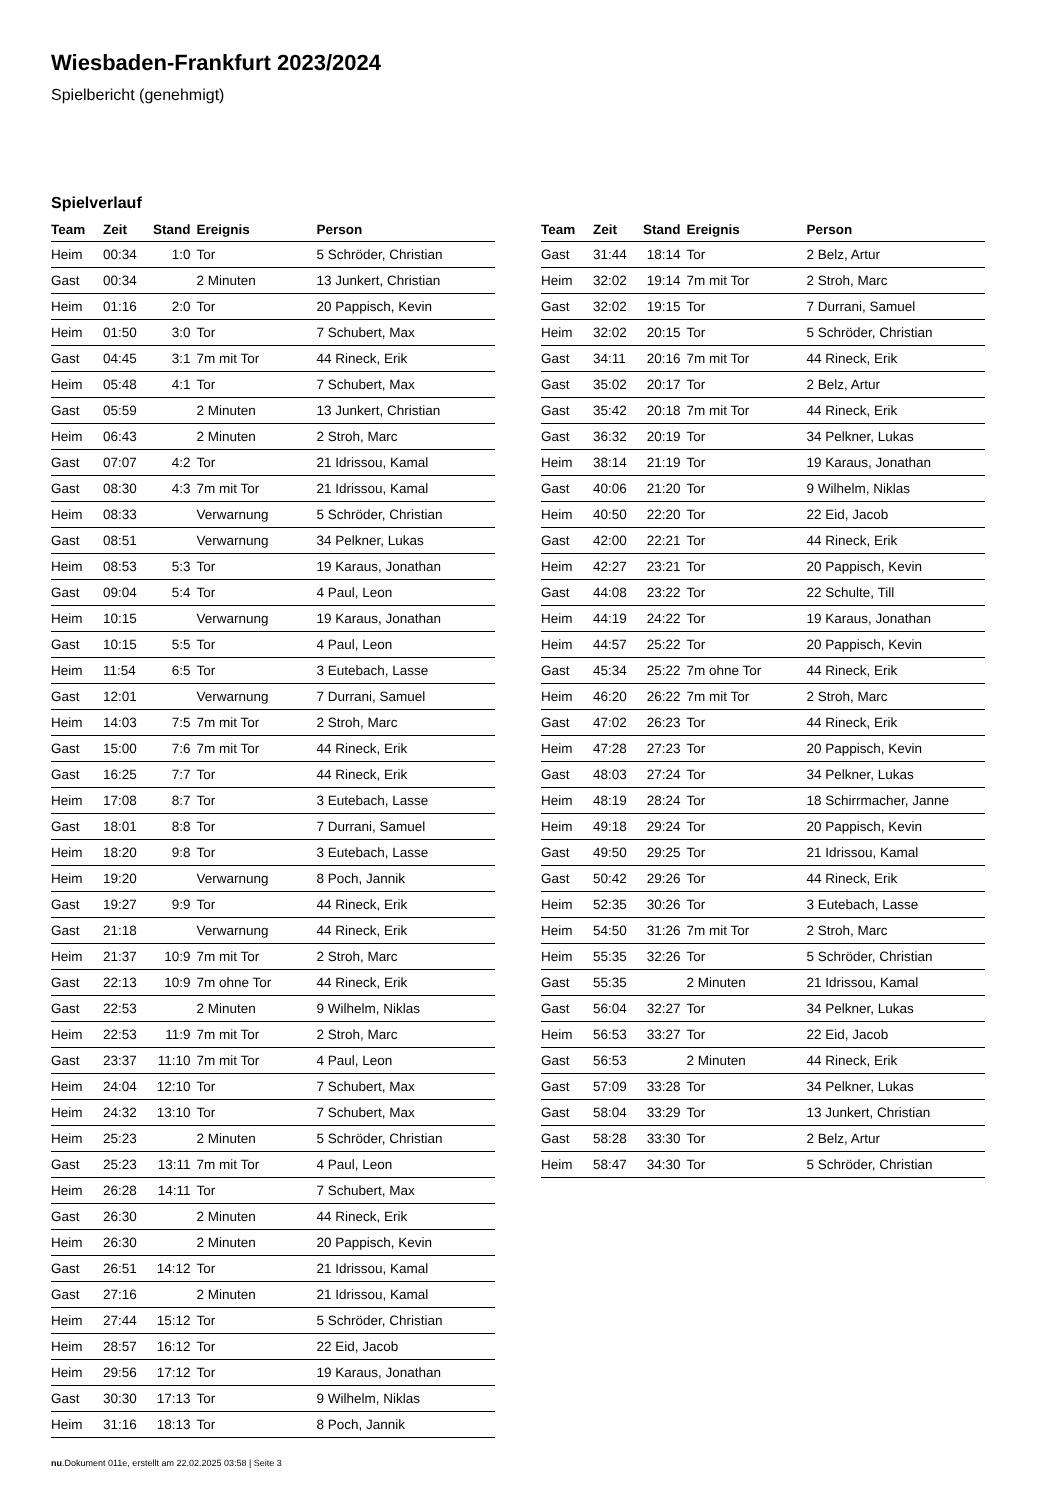Wiesbaden-Frankfurt 2023/2024
Spielbericht (genehmigt)
Spielverlauf
| Team | Zeit | Stand | Ereignis | Person |
| --- | --- | --- | --- | --- |
| Heim | 00:34 | 1:0 | Tor | 5 Schröder, Christian |
| Gast | 00:34 | | 2 Minuten | 13 Junkert, Christian |
| Heim | 01:16 | 2:0 | Tor | 20 Pappisch, Kevin |
| Heim | 01:50 | 3:0 | Tor | 7 Schubert, Max |
| Gast | 04:45 | 3:1 | 7m mit Tor | 44 Rineck, Erik |
| Heim | 05:48 | 4:1 | Tor | 7 Schubert, Max |
| Gast | 05:59 | | 2 Minuten | 13 Junkert, Christian |
| Heim | 06:43 | | 2 Minuten | 2 Stroh, Marc |
| Gast | 07:07 | 4:2 | Tor | 21 Idrissou, Kamal |
| Gast | 08:30 | 4:3 | 7m mit Tor | 21 Idrissou, Kamal |
| Heim | 08:33 | | Verwarnung | 5 Schröder, Christian |
| Gast | 08:51 | | Verwarnung | 34 Pelkner, Lukas |
| Heim | 08:53 | 5:3 | Tor | 19 Karaus, Jonathan |
| Gast | 09:04 | 5:4 | Tor | 4 Paul, Leon |
| Heim | 10:15 | | Verwarnung | 19 Karaus, Jonathan |
| Gast | 10:15 | 5:5 | Tor | 4 Paul, Leon |
| Heim | 11:54 | 6:5 | Tor | 3 Eutebach, Lasse |
| Gast | 12:01 | | Verwarnung | 7 Durrani, Samuel |
| Heim | 14:03 | 7:5 | 7m mit Tor | 2 Stroh, Marc |
| Gast | 15:00 | 7:6 | 7m mit Tor | 44 Rineck, Erik |
| Gast | 16:25 | 7:7 | Tor | 44 Rineck, Erik |
| Heim | 17:08 | 8:7 | Tor | 3 Eutebach, Lasse |
| Gast | 18:01 | 8:8 | Tor | 7 Durrani, Samuel |
| Heim | 18:20 | 9:8 | Tor | 3 Eutebach, Lasse |
| Heim | 19:20 | | Verwarnung | 8 Poch, Jannik |
| Gast | 19:27 | 9:9 | Tor | 44 Rineck, Erik |
| Gast | 21:18 | | Verwarnung | 44 Rineck, Erik |
| Heim | 21:37 | 10:9 | 7m mit Tor | 2 Stroh, Marc |
| Gast | 22:13 | 10:9 | 7m ohne Tor | 44 Rineck, Erik |
| Gast | 22:53 | | 2 Minuten | 9 Wilhelm, Niklas |
| Heim | 22:53 | 11:9 | 7m mit Tor | 2 Stroh, Marc |
| Gast | 23:37 | 11:10 | 7m mit Tor | 4 Paul, Leon |
| Heim | 24:04 | 12:10 | Tor | 7 Schubert, Max |
| Heim | 24:32 | 13:10 | Tor | 7 Schubert, Max |
| Heim | 25:23 | | 2 Minuten | 5 Schröder, Christian |
| Gast | 25:23 | 13:11 | 7m mit Tor | 4 Paul, Leon |
| Heim | 26:28 | 14:11 | Tor | 7 Schubert, Max |
| Gast | 26:30 | | 2 Minuten | 44 Rineck, Erik |
| Heim | 26:30 | | 2 Minuten | 20 Pappisch, Kevin |
| Gast | 26:51 | 14:12 | Tor | 21 Idrissou, Kamal |
| Gast | 27:16 | | 2 Minuten | 21 Idrissou, Kamal |
| Heim | 27:44 | 15:12 | Tor | 5 Schröder, Christian |
| Heim | 28:57 | 16:12 | Tor | 22 Eid, Jacob |
| Heim | 29:56 | 17:12 | Tor | 19 Karaus, Jonathan |
| Gast | 30:30 | 17:13 | Tor | 9 Wilhelm, Niklas |
| Heim | 31:16 | 18:13 | Tor | 8 Poch, Jannik |
| Team | Zeit | Stand | Ereignis | Person |
| --- | --- | --- | --- | --- |
| Gast | 31:44 | 18:14 | Tor | 2 Belz, Artur |
| Heim | 32:02 | 19:14 | 7m mit Tor | 2 Stroh, Marc |
| Gast | 32:02 | 19:15 | Tor | 7 Durrani, Samuel |
| Heim | 32:02 | 20:15 | Tor | 5 Schröder, Christian |
| Gast | 34:11 | 20:16 | 7m mit Tor | 44 Rineck, Erik |
| Gast | 35:02 | 20:17 | Tor | 2 Belz, Artur |
| Gast | 35:42 | 20:18 | 7m mit Tor | 44 Rineck, Erik |
| Gast | 36:32 | 20:19 | Tor | 34 Pelkner, Lukas |
| Heim | 38:14 | 21:19 | Tor | 19 Karaus, Jonathan |
| Gast | 40:06 | 21:20 | Tor | 9 Wilhelm, Niklas |
| Heim | 40:50 | 22:20 | Tor | 22 Eid, Jacob |
| Gast | 42:00 | 22:21 | Tor | 44 Rineck, Erik |
| Heim | 42:27 | 23:21 | Tor | 20 Pappisch, Kevin |
| Gast | 44:08 | 23:22 | Tor | 22 Schulte, Till |
| Heim | 44:19 | 24:22 | Tor | 19 Karaus, Jonathan |
| Heim | 44:57 | 25:22 | Tor | 20 Pappisch, Kevin |
| Gast | 45:34 | 25:22 | 7m ohne Tor | 44 Rineck, Erik |
| Heim | 46:20 | 26:22 | 7m mit Tor | 2 Stroh, Marc |
| Gast | 47:02 | 26:23 | Tor | 44 Rineck, Erik |
| Heim | 47:28 | 27:23 | Tor | 20 Pappisch, Kevin |
| Gast | 48:03 | 27:24 | Tor | 34 Pelkner, Lukas |
| Heim | 48:19 | 28:24 | Tor | 18 Schirrmacher, Janne |
| Heim | 49:18 | 29:24 | Tor | 20 Pappisch, Kevin |
| Gast | 49:50 | 29:25 | Tor | 21 Idrissou, Kamal |
| Gast | 50:42 | 29:26 | Tor | 44 Rineck, Erik |
| Heim | 52:35 | 30:26 | Tor | 3 Eutebach, Lasse |
| Heim | 54:50 | 31:26 | 7m mit Tor | 2 Stroh, Marc |
| Heim | 55:35 | 32:26 | Tor | 5 Schröder, Christian |
| Gast | 55:35 | | 2 Minuten | 21 Idrissou, Kamal |
| Gast | 56:04 | 32:27 | Tor | 34 Pelkner, Lukas |
| Heim | 56:53 | 33:27 | Tor | 22 Eid, Jacob |
| Gast | 56:53 | | 2 Minuten | 44 Rineck, Erik |
| Gast | 57:09 | 33:28 | Tor | 34 Pelkner, Lukas |
| Gast | 58:04 | 33:29 | Tor | 13 Junkert, Christian |
| Gast | 58:28 | 33:30 | Tor | 2 Belz, Artur |
| Heim | 58:47 | 34:30 | Tor | 5 Schröder, Christian |
nu.Dokument 011e, erstellt am 22.02.2025 03:58 | Seite 3